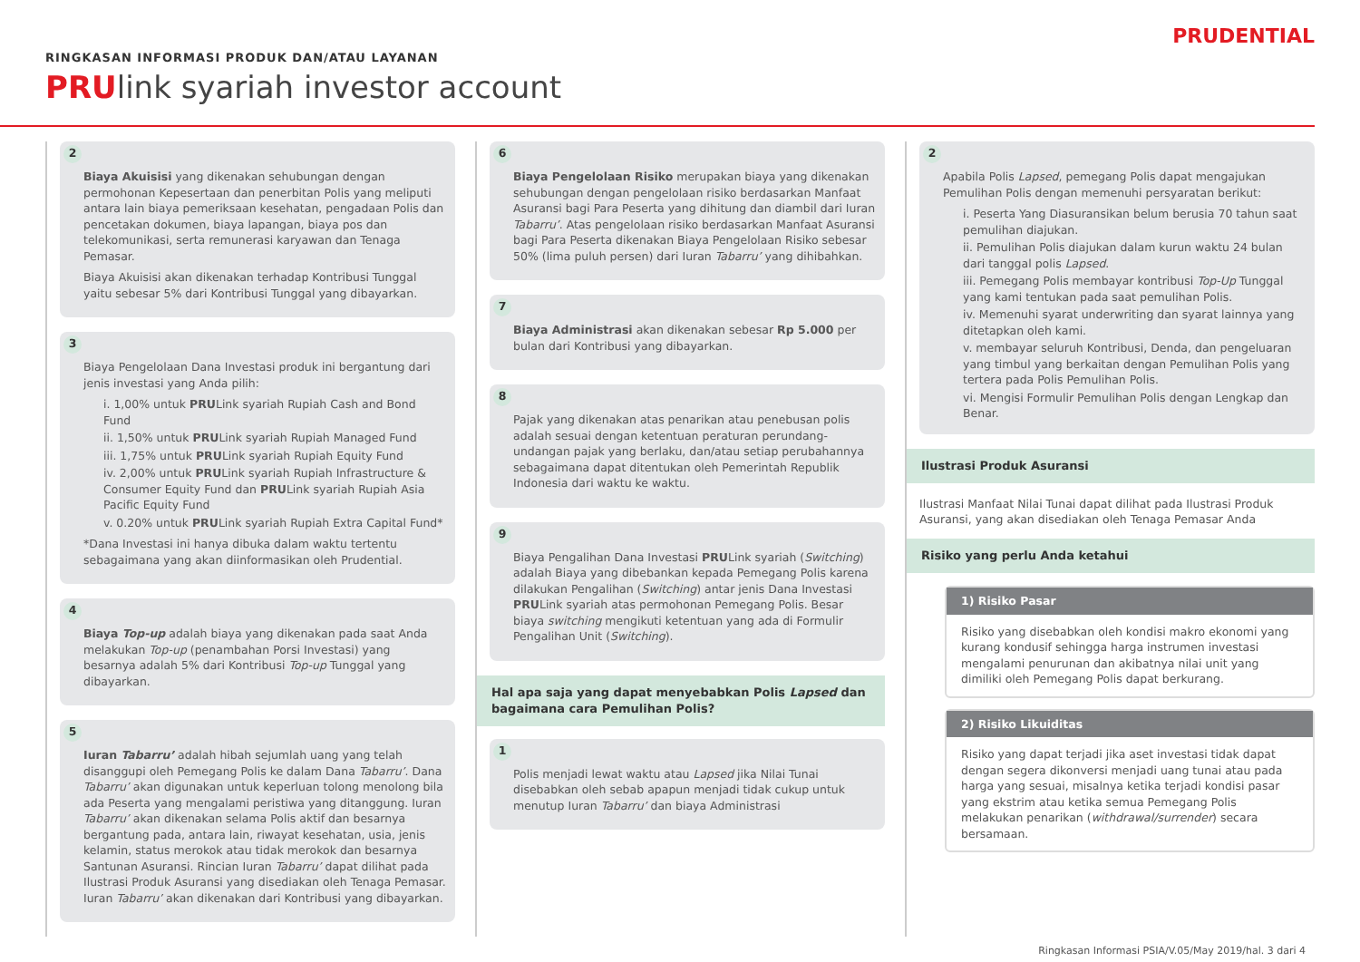RINGKASAN INFORMASI PRODUK DAN/ATAU LAYANAN
PRUlink syariah investor account
PRUDENTIAL
2
Biaya Akuisisi yang dikenakan sehubungan dengan permohonan Kepesertaan dan penerbitan Polis yang meliputi antara lain biaya pemeriksaan kesehatan, pengadaan Polis dan pencetakan dokumen, biaya lapangan, biaya pos dan telekomunikasi, serta remunerasi karyawan dan Tenaga Pemasar.
Biaya Akuisisi akan dikenakan terhadap Kontribusi Tunggal yaitu sebesar 5% dari Kontribusi Tunggal yang dibayarkan.
3
Biaya Pengelolaan Dana Investasi produk ini bergantung dari jenis investasi yang Anda pilih:
i. 1,00% untuk PRULink syariah Rupiah Cash and Bond Fund
ii. 1,50% untuk PRULink syariah Rupiah Managed Fund
iii. 1,75% untuk PRULink syariah Rupiah Equity Fund
iv. 2,00% untuk PRULink syariah Rupiah Infrastructure & Consumer Equity Fund dan PRULink syariah Rupiah Asia Pacific Equity Fund
v. 0.20% untuk PRULink syariah Rupiah Extra Capital Fund*
*Dana Investasi ini hanya dibuka dalam waktu tertentu sebagaimana yang akan diinformasikan oleh Prudential.
4
Biaya Top-up adalah biaya yang dikenakan pada saat Anda melakukan Top-up (penambahan Porsi Investasi) yang besarnya adalah 5% dari Kontribusi Top-up Tunggal yang dibayarkan.
5
Iuran Tabarru’ adalah hibah sejumlah uang yang telah disanggupi oleh Pemegang Polis ke dalam Dana Tabarru’. Dana Tabarru’ akan digunakan untuk keperluan tolong menolong bila ada Peserta yang mengalami peristiwa yang ditanggung. Iuran Tabarru’ akan dikenakan selama Polis aktif dan besarnya bergantung pada, antara lain, riwayat kesehatan, usia, jenis kelamin, status merokok atau tidak merokok dan besarnya Santunan Asuransi. Rincian Iuran Tabarru’ dapat dilihat pada Ilustrasi Produk Asuransi yang disediakan oleh Tenaga Pemasar. Iuran Tabarru’ akan dikenakan dari Kontribusi yang dibayarkan.
6
Biaya Pengelolaan Risiko merupakan biaya yang dikenakan sehubungan dengan pengelolaan risiko berdasarkan Manfaat Asuransi bagi Para Peserta yang dihitung dan diambil dari Iuran Tabarru’. Atas pengelolaan risiko berdasarkan Manfaat Asuransi bagi Para Peserta dikenakan Biaya Pengelolaan Risiko sebesar 50% (lima puluh persen) dari Iuran Tabarru’ yang dihibahkan.
7
Biaya Administrasi akan dikenakan sebesar Rp 5.000 per bulan dari Kontribusi yang dibayarkan.
8
Pajak yang dikenakan atas penarikan atau penebusan polis adalah sesuai dengan ketentuan peraturan perundang-undangan pajak yang berlaku, dan/atau setiap perubahannya sebagaimana dapat ditentukan oleh Pemerintah Republik Indonesia dari waktu ke waktu.
9
Biaya Pengalihan Dana Investasi PRULink syariah (Switching) adalah Biaya yang dibebankan kepada Pemegang Polis karena dilakukan Pengalihan (Switching) antar jenis Dana Investasi PRULink syariah atas permohonan Pemegang Polis. Besar biaya switching mengikuti ketentuan yang ada di Formulir Pengalihan Unit (Switching).
Hal apa saja yang dapat menyebabkan Polis Lapsed dan bagaimana cara Pemulihan Polis?
1
Polis menjadi lewat waktu atau Lapsed jika Nilai Tunai disebabkan oleh sebab apapun menjadi tidak cukup untuk menutup Iuran Tabarru’ dan biaya Administrasi
2
Apabila Polis Lapsed, pemegang Polis dapat mengajukan Pemulihan Polis dengan memenuhi persyaratan berikut:
i. Peserta Yang Diasuransikan belum berusia 70 tahun saat pemulihan diajukan.
ii. Pemulihan Polis diajukan dalam kurun waktu 24 bulan dari tanggal polis Lapsed.
iii. Pemegang Polis membayar kontribusi Top-Up Tunggal yang kami tentukan pada saat pemulihan Polis.
iv. Memenuhi syarat underwriting dan syarat lainnya yang ditetapkan oleh kami.
v. membayar seluruh Kontribusi, Denda, dan pengeluaran yang timbul yang berkaitan dengan Pemulihan Polis yang tertera pada Polis Pemulihan Polis.
vi. Mengisi Formulir Pemulihan Polis dengan Lengkap dan Benar.
Ilustrasi Produk Asuransi
Ilustrasi Manfaat Nilai Tunai dapat dilihat pada Ilustrasi Produk Asuransi, yang akan disediakan oleh Tenaga Pemasar Anda
Risiko yang perlu Anda ketahui
1) Risiko Pasar
Risiko yang disebabkan oleh kondisi makro ekonomi yang kurang kondusif sehingga harga instrumen investasi mengalami penurunan dan akibatnya nilai unit yang dimiliki oleh Pemegang Polis dapat berkurang.
2) Risiko Likuiditas
Risiko yang dapat terjadi jika aset investasi tidak dapat dengan segera dikonversi menjadi uang tunai atau pada harga yang sesuai, misalnya ketika terjadi kondisi pasar yang ekstrim atau ketika semua Pemegang Polis melakukan penarikan (withdrawal/surrender) secara bersamaan.
Ringkasan Informasi PSIA/V.05/May 2019/hal. 3 dari 4